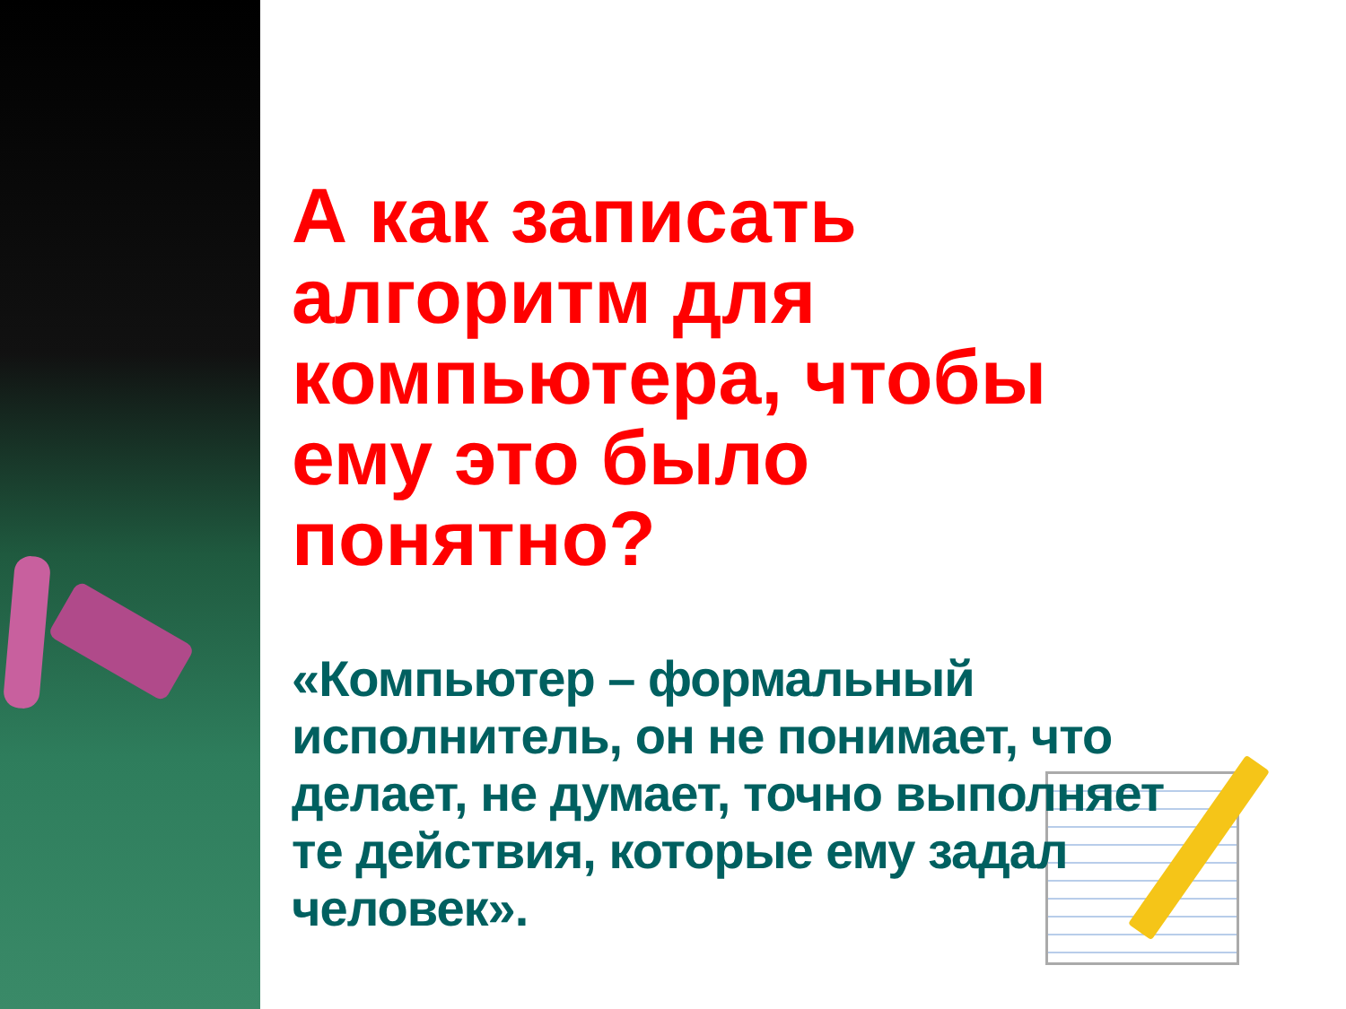А как записать алгоритм для компьютера, чтобы ему это было понятно?
«Компьютер – формальный исполнитель, он не понимает, что делает, не думает, точно выполняет те действия, которые ему задал человек».